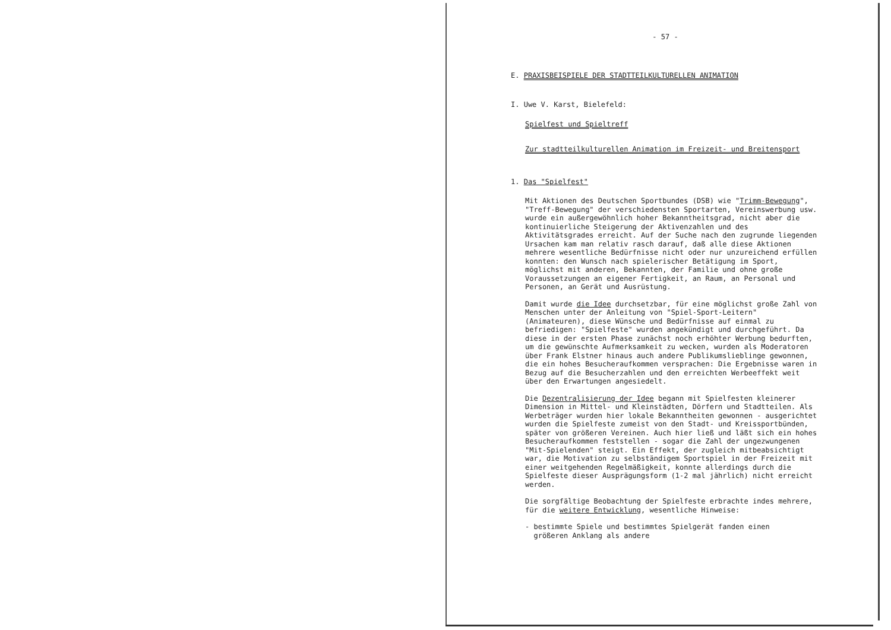- 57 -
E. PRAXISBEISPIELE DER STADTTEILKULTURELLEN ANIMATION
I. Uwe V. Karst, Bielefeld:
Spielfest und Spieltreff
Zur stadtteilkulturellen Animation im Freizeit- und Breitensport
1. Das "Spielfest"
Mit Aktionen des Deutschen Sportbundes (DSB) wie "Trimm-Bewegung", "Treff-Bewegung" der verschiedensten Sportarten, Vereinswerbung usw. wurde ein außergewöhnlich hoher Bekanntheitsgrad, nicht aber die kontinuierliche Steigerung der Aktivenzahlen und des Aktivitätsgrades erreicht. Auf der Suche nach den zugrunde liegenden Ursachen kam man relativ rasch darauf, daß alle diese Aktionen mehrere wesentliche Bedürfnisse nicht oder nur unzureichend erfüllen konnten: den Wunsch nach spielerischer Betätigung im Sport, möglichst mit anderen, Bekannten, der Familie und ohne große Voraussetzungen an eigener Fertigkeit, an Raum, an Personal und Personen, an Gerät und Ausrüstung.
Damit wurde die Idee durchsetzbar, für eine möglichst große Zahl von Menschen unter der Anleitung von "Spiel-Sport-Leitern" (Animateuren), diese Wünsche und Bedürfnisse auf einmal zu befriedigen: "Spielfeste" wurden angekündigt und durchgeführt. Da diese in der ersten Phase zunächst noch erhöhter Werbung bedurften, um die gewünschte Aufmerksamkeit zu wecken, wurden als Moderatoren über Frank Elstner hinaus auch andere Publikumslieblinge gewonnen, die ein hohes Besucheraufkommen versprachen: Die Ergebnisse waren in Bezug auf die Besucherzahlen und den erreichten Werbeeffekt weit über den Erwartungen angesiedelt.
Die Dezentralisierung der Idee begann mit Spielfesten kleinerer Dimension in Mittel- und Kleinstädten, Dörfern und Stadtteilen. Als Werbeträger wurden hier lokale Bekanntheiten gewonnen - ausgerichtet wurden die Spielfeste zumeist von den Stadt- und Kreissportbünden, später von größeren Vereinen. Auch hier ließ und läßt sich ein hohes Besucheraufkommen feststellen - sogar die Zahl der ungezwungenen "Mit-Spielenden" steigt. Ein Effekt, der zugleich mitbeabsichtigt war, die Motivation zu selbständigem Sportspiel in der Freizeit mit einer weitgehenden Regelmäßigkeit, konnte allerdings durch die Spielfeste dieser Ausprägungsform (1-2 mal jährlich) nicht erreicht werden.
Die sorgfältige Beobachtung der Spielfeste erbrachte indes mehrere, für die weitere Entwicklung, wesentliche Hinweise:
- bestimmte Spiele und bestimmtes Spielgerät fanden einen
größeren Anklang als andere